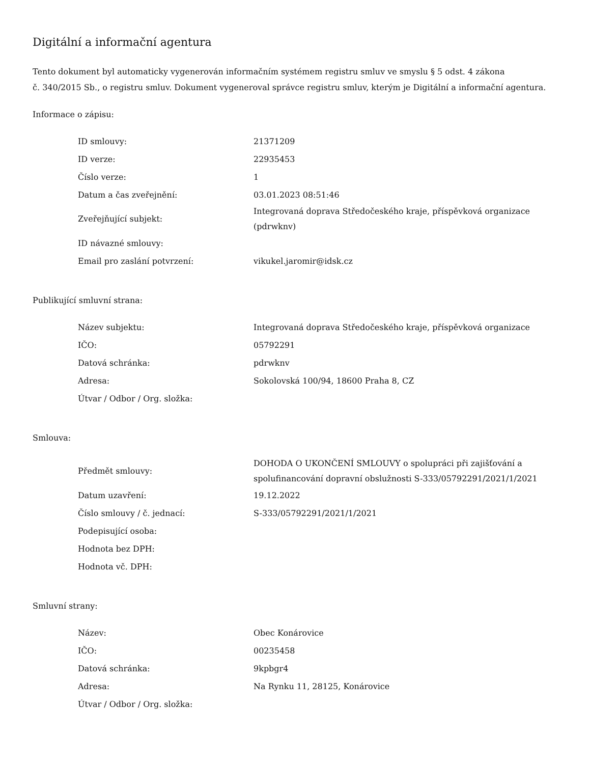Digitální a informační agentura
Tento dokument byl automaticky vygenerován informačním systémem registru smluv ve smyslu § 5 odst. 4 zákona
č. 340/2015 Sb., o registru smluv. Dokument vygeneroval správce registru smluv, kterým je Digitální a informační agentura.
Informace o zápisu:
| ID smlouvy: | 21371209 |
| ID verze: | 22935453 |
| Číslo verze: | 1 |
| Datum a čas zveřejnění: | 03.01.2023 08:51:46 |
| Zveřejňující subjekt: | Integrovaná doprava Středočeského kraje, příspěvková organizace (pdrwknv) |
| ID návazné smlouvy: | |
| Email pro zaslání potvrzení: | vikukel.jaromir@idsk.cz |
Publikující smluvní strana:
| Název subjektu: | Integrovaná doprava Středočeského kraje, příspěvková organizace |
| IČO: | 05792291 |
| Datová schránka: | pdrwknv |
| Adresa: | Sokolovská 100/94, 18600 Praha 8, CZ |
| Útvar / Odbor / Org. složka: | |
Smlouva:
| Předmět smlouvy: | DOHODA O UKONČENÍ SMLOUVY o spolupráci při zajišťování a spolufinancování dopravní obslužnosti S-333/05792291/2021/1/2021 |
| Datum uzavření: | 19.12.2022 |
| Číslo smlouvy / č. jednací: | S-333/05792291/2021/1/2021 |
| Podepisující osoba: | |
| Hodnota bez DPH: | |
| Hodnota vč. DPH: | |
Smluvní strany:
| Název: | Obec Konárovice |
| IČO: | 00235458 |
| Datová schránka: | 9kpbgr4 |
| Adresa: | Na Rynku 11, 28125, Konárovice |
| Útvar / Odbor / Org. složka: | |